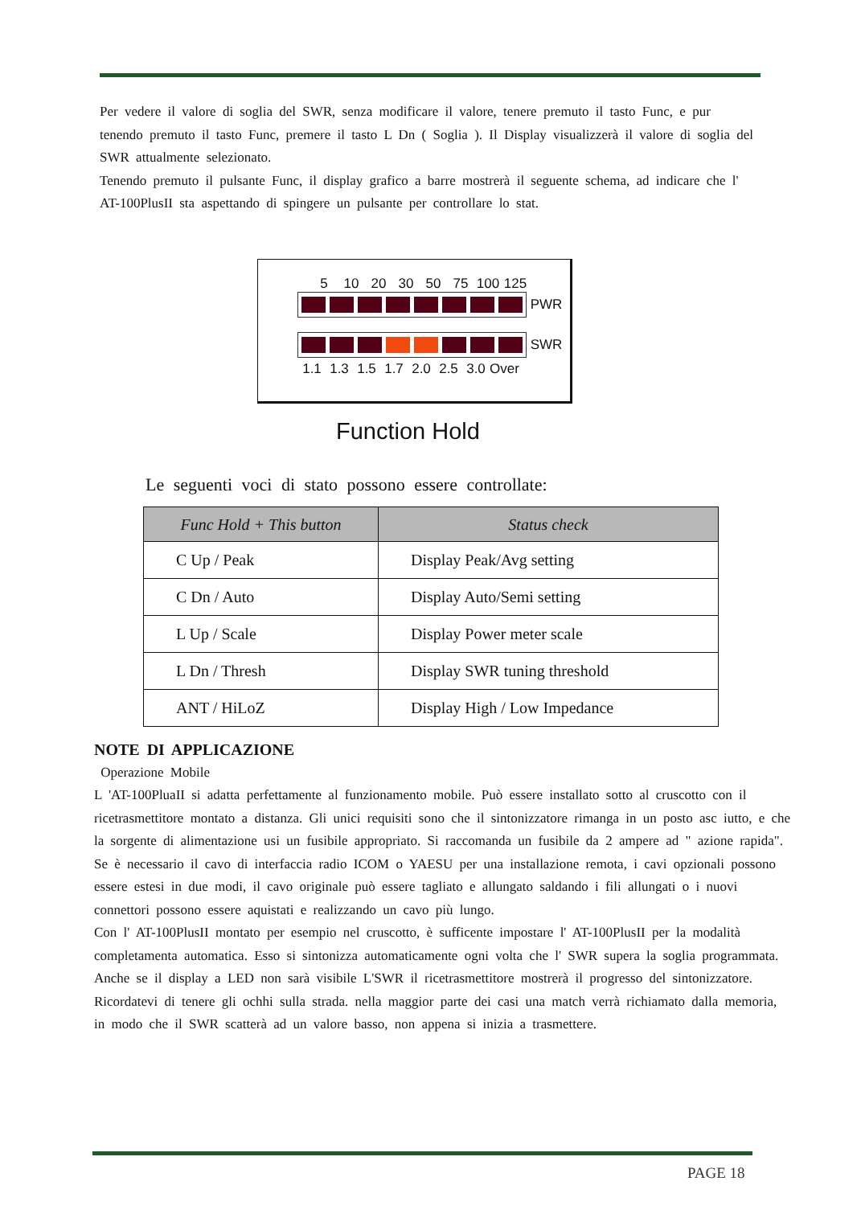Per vedere il valore di soglia del SWR, senza modificare il valore, tenere premuto il tasto Func, e pur tenendo premuto il tasto Func, premere il tasto L Dn ( Soglia ). Il Display visualizzerà il valore di soglia del SWR attualmente selezionato.
Tenendo premuto il pulsante Func, il display grafico a barre mostrerà il seguente schema, ad indicare che l' AT-100PlusII sta aspettando di spingere un pulsante per controllare lo stat.
5 10 20 30 50 75 100 125
PWR
SWR
1.1 1.3 1.5 1.7 2.0 2.5 3.0 Over
Function Hold
Le seguenti voci di stato possono essere controllate:
| Func Hold + This button | Status check |
| --- | --- |
| C Up / Peak | Display Peak/Avg setting |
| C Dn / Auto | Display Auto/Semi setting |
| L Up / Scale | Display Power meter scale |
| L Dn / Thresh | Display SWR tuning threshold |
| ANT / HiLoZ | Display High / Low Impedance |
NOTE DI APPLICAZIONE
Operazione Mobile
L 'AT-100PluaII si adatta perfettamente al funzionamento mobile. Può essere installato sotto al cruscotto con il ricetrasmettitore montato a distanza. Gli unici requisiti sono che il sintonizzatore rimanga in un posto asc iutto, e che la sorgente di alimentazione usi un fusibile appropriato. Si raccomanda un fusibile da 2 ampere ad " azione rapida".
Se è necessario il cavo di interfaccia radio ICOM o YAESU per una installazione remota, i cavi opzionali possono essere estesi in due modi, il cavo originale può essere tagliato e allungato saldando i fili allungati o i nuovi connettori possono essere aquistati e realizzando un cavo più lungo.
Con l' AT-100PlusII montato per esempio nel cruscotto, è sufficente impostare l' AT-100PlusII per la modalità completamenta automatica. Esso si sintonizza automaticamente ogni volta che l' SWR supera la soglia programmata.
Anche se il display a LED non sarà visibile L'SWR il ricetrasmettitore mostrerà il progresso del sintonizzatore. Ricordatevi di tenere gli ochhi sulla strada. nella maggior parte dei casi una match verrà richiamato dalla memoria, in modo che il SWR scatterà ad un valore basso, non appena si inizia a trasmettere.
PAGE 18